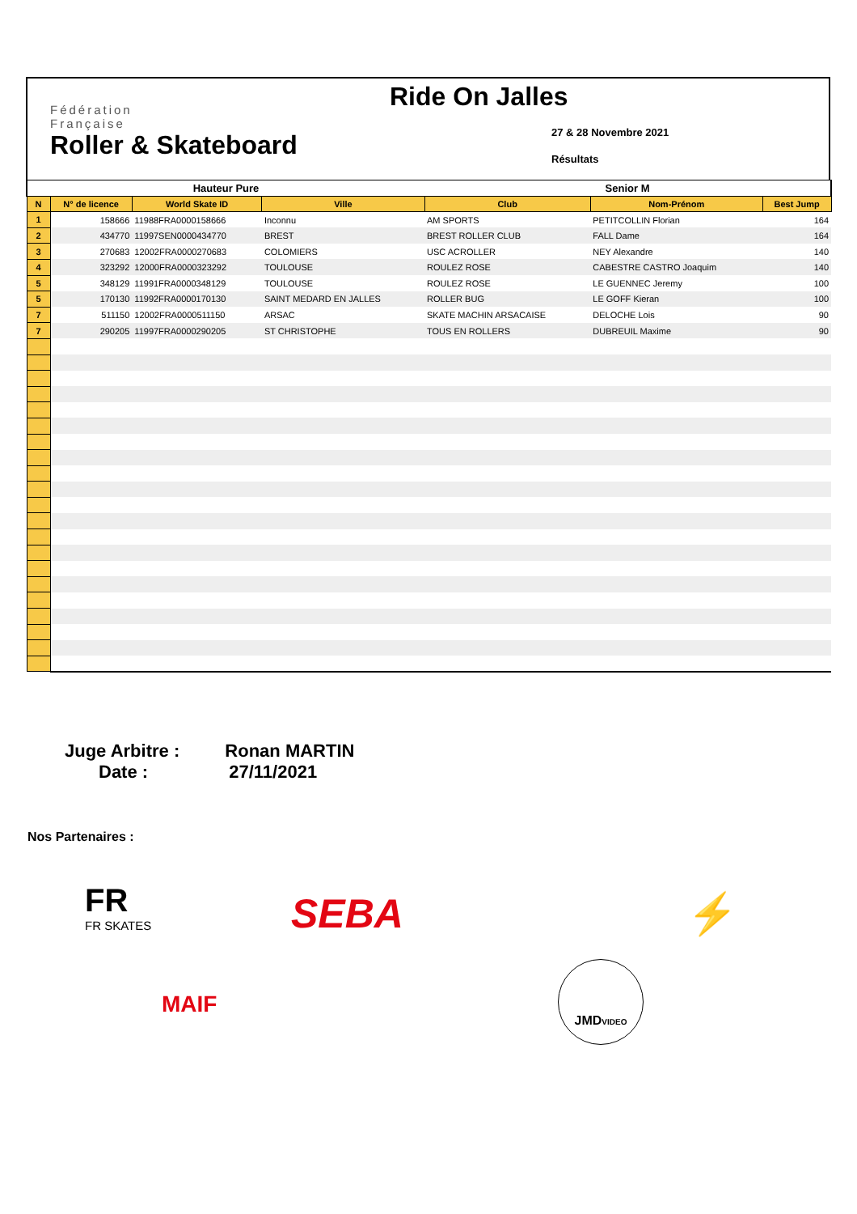Fédération
Française
Roller & Skateboard
Ride On Jalles
27 & 28 Novembre 2021
Résultats
| Hauteur Pure | | | | Senior M | | |
| N | N° de licence | World Skate ID | Ville | Club | Nom-Prénom | Best Jump |
| 1 | 158666 | 11988FRA0000158666 | Inconnu | AM SPORTS | PETITCOLLIN Florian | 164 |
| 2 | 434770 | 11997SEN0000434770 | BREST | BREST ROLLER CLUB | FALL Dame | 164 |
| 3 | 270683 | 12002FRA0000270683 | COLOMIERS | USC ACROLLER | NEY Alexandre | 140 |
| 4 | 323292 | 12000FRA0000323292 | TOULOUSE | ROULEZ ROSE | CABESTRE CASTRO Joaquim | 140 |
| 5 | 348129 | 11991FRA0000348129 | TOULOUSE | ROULEZ ROSE | LE GUENNEC Jeremy | 100 |
| 5 | 170130 | 11992FRA0000170130 | SAINT MEDARD EN JALLES | ROLLER BUG | LE GOFF Kieran | 100 |
| 7 | 511150 | 12002FRA0000511150 | ARSAC | SKATE MACHIN ARSACAISE | DELOCHE Lois | 90 |
| 7 | 290205 | 11997FRA0000290205 | ST CHRISTOPHE | TOUS EN ROLLERS | DUBREUIL Maxime | 90 |
Juge Arbitre : Ronan MARTIN
Date : 27/11/2021
Nos Partenaires :
FR
FR SKATES
SEBA ⚡
MAIF
JMDVIDEO